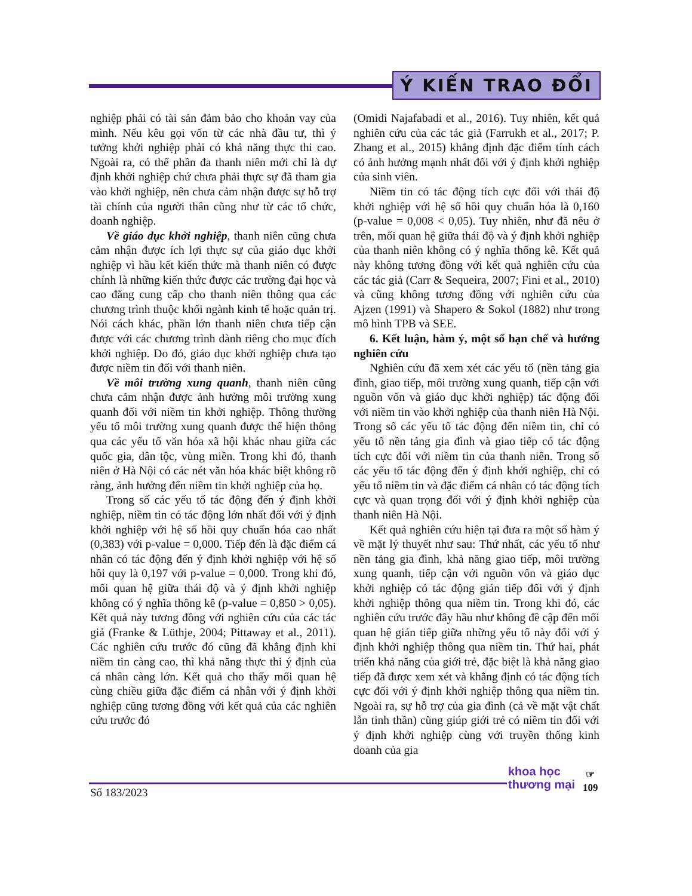Ý KIẾN TRAO ĐỔI
nghiệp phải có tài sản đảm bảo cho khoản vay của mình. Nếu kêu gọi vốn từ các nhà đầu tư, thì ý tưởng khởi nghiệp phải có khả năng thực thi cao. Ngoài ra, có thể phần đa thanh niên mới chỉ là dự định khởi nghiệp chứ chưa phải thực sự đã tham gia vào khởi nghiệp, nên chưa cảm nhận được sự hỗ trợ tài chính của người thân cũng như từ các tổ chức, doanh nghiệp.
Về giáo dục khởi nghiệp, thanh niên cũng chưa cảm nhận được ích lợi thực sự của giáo dục khởi nghiệp vì hầu kết kiến thức mà thanh niên có được chính là những kiến thức được các trường đại học và cao đẳng cung cấp cho thanh niên thông qua các chương trình thuộc khối ngành kinh tế hoặc quản trị. Nói cách khác, phần lớn thanh niên chưa tiếp cận được với các chương trình dành riêng cho mục đích khởi nghiệp. Do đó, giáo dục khởi nghiệp chưa tạo được niềm tin đối với thanh niên.
Về môi trường xung quanh, thanh niên cũng chưa cảm nhận được ảnh hưởng môi trường xung quanh đối với niềm tin khởi nghiệp. Thông thường yếu tố môi trường xung quanh được thể hiện thông qua các yếu tố văn hóa xã hội khác nhau giữa các quốc gia, dân tộc, vùng miền. Trong khi đó, thanh niên ở Hà Nội có các nét văn hóa khác biệt không rõ ràng, ảnh hưởng đến niềm tin khởi nghiệp của họ.
Trong số các yếu tố tác động đến ý định khởi nghiệp, niềm tin có tác động lớn nhất đối với ý định khởi nghiệp với hệ số hồi quy chuẩn hóa cao nhất (0,383) với p-value = 0,000. Tiếp đến là đặc điểm cá nhân có tác động đến ý định khởi nghiệp với hệ số hồi quy là 0,197 với p-value = 0,000. Trong khi đó, mối quan hệ giữa thái độ và ý định khởi nghiệp không có ý nghĩa thông kê (p-value = 0,850 > 0,05). Kết quả này tương đồng với nghiên cứu của các tác giả (Franke & Lüthje, 2004; Pittaway et al., 2011). Các nghiên cứu trước đó cũng đã khẳng định khi niềm tin càng cao, thì khả năng thực thi ý định của cá nhân càng lớn. Kết quả cho thấy mối quan hệ cùng chiều giữa đặc điểm cá nhân với ý định khởi nghiệp cũng tương đồng với kết quả của các nghiên cứu trước đó
(Omidi Najafabadi et al., 2016). Tuy nhiên, kết quả nghiên cứu của các tác giả (Farrukh et al., 2017; P. Zhang et al., 2015) khẳng định đặc điểm tính cách có ảnh hưởng mạnh nhất đối với ý định khởi nghiệp của sinh viên.
Niềm tin có tác động tích cực đối với thái độ khởi nghiệp với hệ số hồi quy chuẩn hóa là 0,160 (p-value = 0,008 < 0,05). Tuy nhiên, như đã nêu ở trên, mối quan hệ giữa thái độ và ý định khởi nghiệp của thanh niên không có ý nghĩa thống kê. Kết quả này không tương đồng với kết quả nghiên cứu của các tác giả (Carr & Sequeira, 2007; Fini et al., 2010) và cũng không tương đồng với nghiên cứu của Ajzen (1991) và Shapero & Sokol (1882) như trong mô hình TPB và SEE.
6. Kết luận, hàm ý, một số hạn chế và hướng nghiên cứu
Nghiên cứu đã xem xét các yếu tố (nền tảng gia đình, giao tiếp, môi trường xung quanh, tiếp cận với nguồn vốn và giáo dục khởi nghiệp) tác động đối với niềm tin vào khởi nghiệp của thanh niên Hà Nội. Trong số các yếu tố tác động đến niềm tin, chỉ có yếu tố nền tảng gia đình và giao tiếp có tác động tích cực đối với niềm tin của thanh niên. Trong số các yếu tố tác động đến ý định khởi nghiệp, chỉ có yếu tố niềm tin và đặc điểm cá nhân có tác động tích cực và quan trọng đối với ý định khởi nghiệp của thanh niên Hà Nội.
Kết quả nghiên cứu hiện tại đưa ra một số hàm ý về mặt lý thuyết như sau: Thứ nhất, các yếu tố như nền tảng gia đình, khả năng giao tiếp, môi trường xung quanh, tiếp cận với nguồn vốn và giáo dục khởi nghiệp có tác động gián tiếp đối với ý định khởi nghiệp thông qua niềm tin. Trong khi đó, các nghiên cứu trước đây hầu như không đề cập đến mối quan hệ gián tiếp giữa những yếu tố này đối với ý định khởi nghiệp thông qua niềm tin. Thứ hai, phát triển khả năng của giới trẻ, đặc biệt là khả năng giao tiếp đã được xem xét và khẳng định có tác động tích cực đối với ý định khởi nghiệp thông qua niềm tin. Ngoài ra, sự hỗ trợ của gia đình (cả về mặt vật chất lẫn tinh thần) cũng giúp giới trẻ có niềm tin đối với ý định khởi nghiệp cùng với truyền thống kinh doanh của gia
Số 183/2023
khoa học
thương mại
☞
109